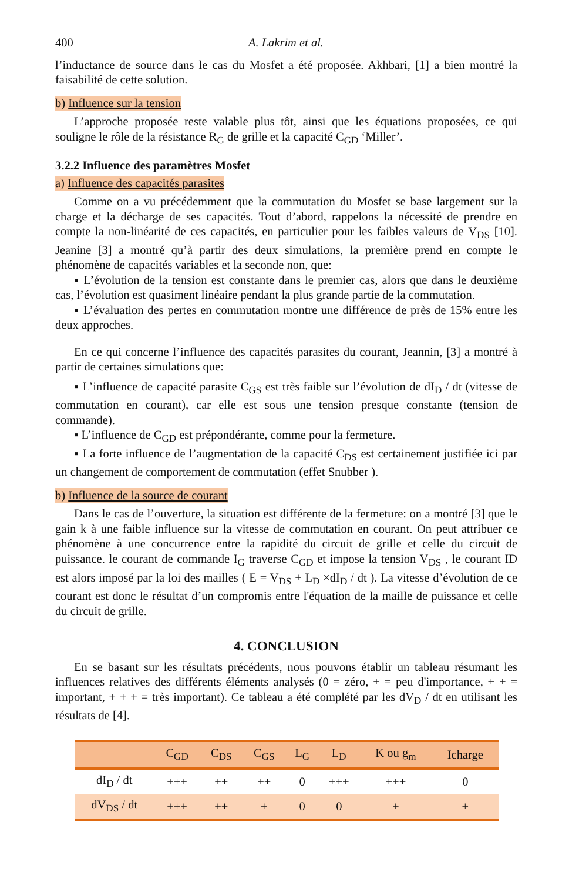400 A. Lakrim et al.
l’inductance de source dans le cas du Mosfet a été proposée. Akhbari, [1] a bien montré la faisabilité de cette solution.
b) Influence sur la tension
L’approche proposée reste valable plus tôt, ainsi que les équations proposées, ce qui souligne le rôle de la résistance R<sub>G</sub> de grille et la capacité C<sub>GD</sub> ‘Miller’.
3.2.2 Influence des paramètres Mosfet
a) Influence des capacités parasites
Comme on a vu précédemment que la commutation du Mosfet se base largement sur la charge et la décharge de ses capacités. Tout d’abord, rappelons la nécessité de prendre en compte la non-linéarité de ces capacités, en particulier pour les faibles valeurs de V<sub>DS</sub> [10]. Jeanine [3] a montré qu’à partir des deux simulations, la première prend en compte le phénomène de capacités variables et la seconde non, que:
▪ L’évolution de la tension est constante dans le premier cas, alors que dans le deuxième cas, l’évolution est quasiment linéaire pendant la plus grande partie de la commutation.
▪ L’évaluation des pertes en commutation montre une différence de près de 15% entre les deux approches.
En ce qui concerne l’influence des capacités parasites du courant, Jeannin, [3] a montré à partir de certaines simulations que:
▪ L’influence de capacité parasite C<sub>GS</sub> est très faible sur l’évolution de dI<sub>D</sub> / dt (vitesse de commutation en courant), car elle est sous une tension presque constante (tension de commande).
▪ L’influence de C<sub>GD</sub> est prépondérante, comme pour la fermeture.
▪ La forte influence de l’augmentation de la capacité C<sub>DS</sub> est certainement justifiée ici par un changement de comportement de commutation (effet Snubber ).
b) Influence de la source de courant
Dans le cas de l’ouverture, la situation est différente de la fermeture: on a montré [3] que le gain k à une faible influence sur la vitesse de commutation en courant. On peut attribuer ce phénomène à une concurrence entre la rapidité du circuit de grille et celle du circuit de puissance. le courant de commande I<sub>G</sub> traverse C<sub>GD</sub> et impose la tension V<sub>DS</sub> , le courant ID est alors imposé par la loi des mailles ( E = V<sub>DS</sub> + L<sub>D</sub> ×dI<sub>D</sub> / dt ). La vitesse d’évolution de ce courant est donc le résultat d’un compromis entre l'équation de la maille de puissance et celle du circuit de grille.
4. CONCLUSION
En se basant sur les résultats précédents, nous pouvons établir un tableau résumant les influences relatives des différents éléments analysés (0 = zéro, + = peu d'importance, + + = important, + + + = très important). Ce tableau a été complété par les dV<sub>D</sub> / dt en utilisant les résultats de [4].
| | C<sub>GD</sub> | C<sub>DS</sub> | C<sub>GS</sub> | L<sub>G</sub> | L<sub>D</sub> | K ou g<sub>m</sub> | Icharge |
| --- | --- | --- | --- | --- | --- | --- | --- |
| dI<sub>D</sub> / dt | +++ | ++ | ++ | 0 | +++ | +++ | 0 |
| dV<sub>DS</sub> / dt | +++ | ++ | + | 0 | 0 | + | + |